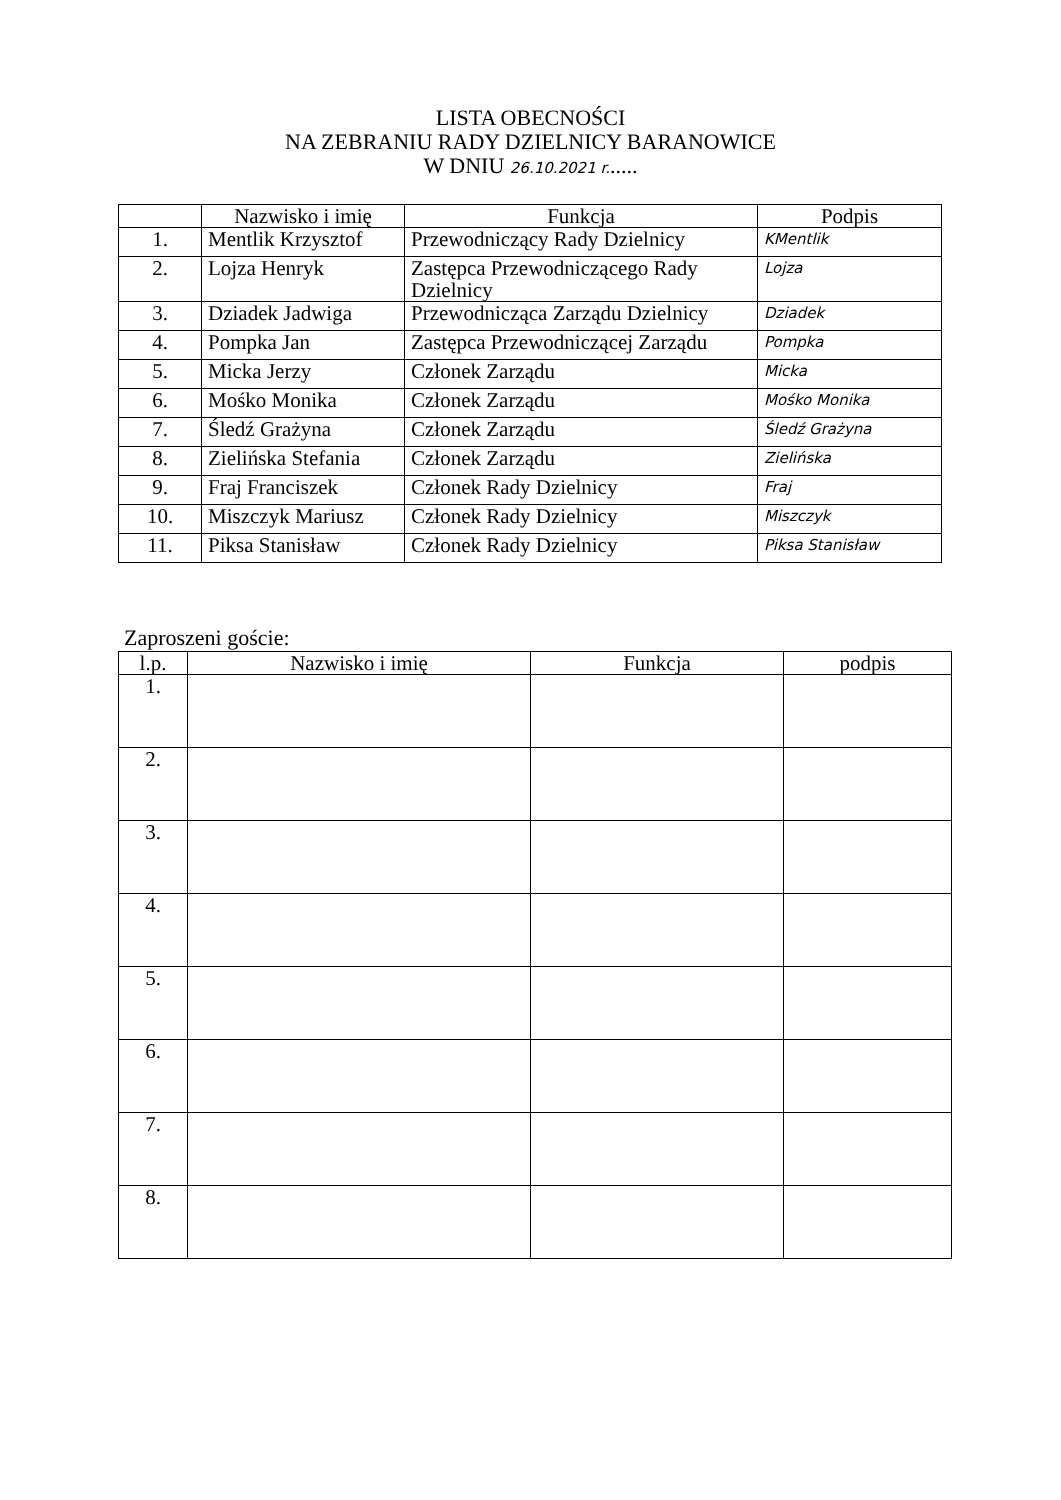LISTA OBECNOŚCI
NA ZEBRANIU RADY DZIELNICY BARANOWICE
W DNIU 26.10.2021 r......
| | Nazwisko i imię | Funkcja | Podpis |
| --- | --- | --- | --- |
| 1. | Mentlik Krzysztof | Przewodniczący Rady Dzielnicy | KMentlik |
| 2. | Lojza Henryk | Zastępca Przewodniczącego Rady Dzielnicy | Lojza |
| 3. | Dziadek Jadwiga | Przewodnicząca Zarządu Dzielnicy | Dziadek |
| 4. | Pompka Jan | Zastępca Przewodniczącej Zarządu | Pompka |
| 5. | Micka Jerzy | Członek Zarządu | Micka |
| 6. | Mośko Monika | Członek Zarządu | Mośko Monika |
| 7. | Śledź Grażyna | Członek Zarządu | Śledź Grażyna |
| 8. | Zielińska Stefania | Członek Zarządu | Zielińska |
| 9. | Fraj Franciszek | Członek Rady Dzielnicy | Fraj |
| 10. | Miszczyk Mariusz | Członek Rady Dzielnicy | Miszczyk |
| 11. | Piksa Stanisław | Członek Rady Dzielnicy | Piksa Stanisław |
Zaproszeni goście:
| l.p. | Nazwisko i imię | Funkcja | podpis |
| --- | --- | --- | --- |
| 1. | | | |
| 2. | | | |
| 3. | | | |
| 4. | | | |
| 5. | | | |
| 6. | | | |
| 7. | | | |
| 8. | | | |